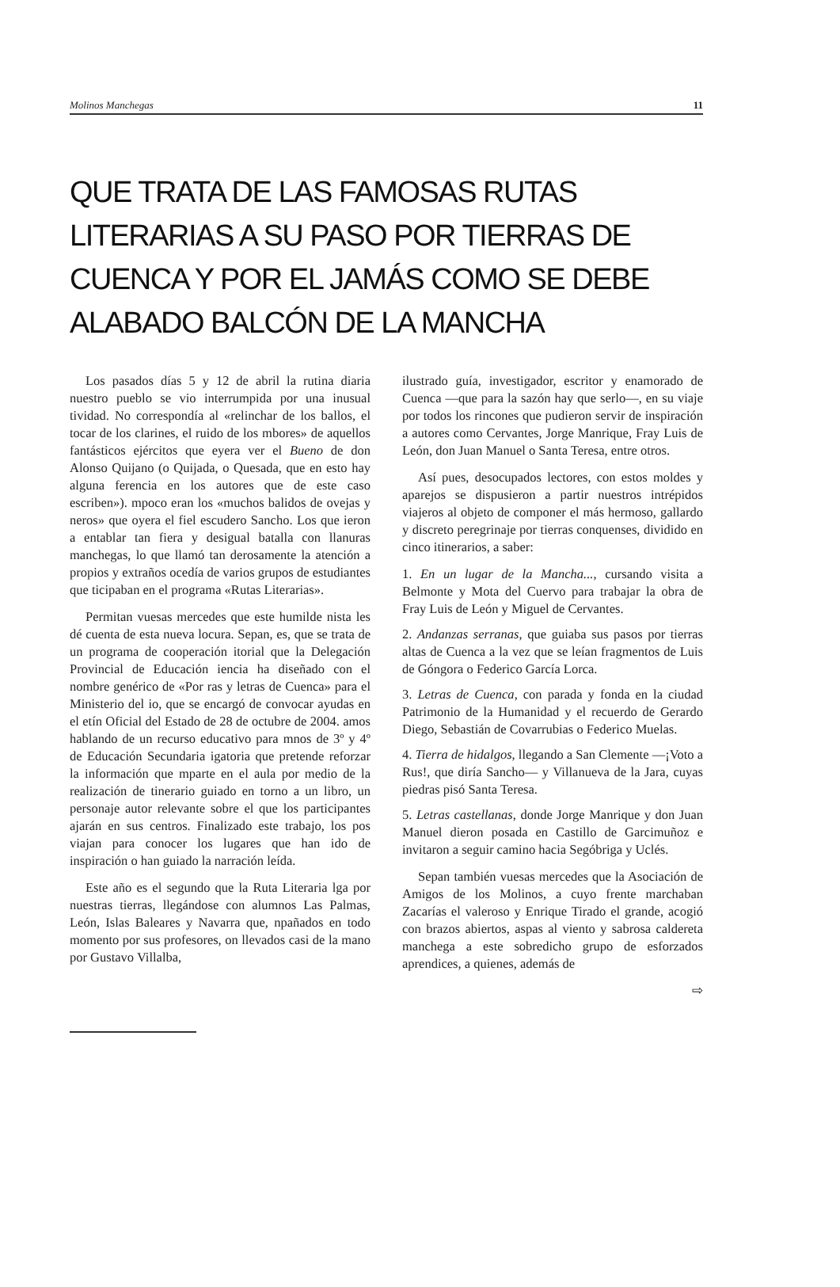Molinos Manchegas 11
QUE TRATA DE LAS FAMOSAS RUTAS LITERARIAS A SU PASO POR TIERRAS DE CUENCA Y POR EL JAMÁS COMO SE DEBE ALABADO BALCÓN DE LA MANCHA
Los pasados días 5 y 12 de abril la rutina diaria nuestro pueblo se vio interrumpida por una inusual tividad. No correspondía al «relinchar de los ballos, el tocar de los clarines, el ruido de los mbores» de aquellos fantásticos ejércitos que eyera ver el Bueno de don Alonso Quijano (o Quijada, o Quesada, que en esto hay alguna ferencia en los autores que de este caso escriben»). mpoco eran los «muchos balidos de ovejas y neros» que oyera el fiel escudero Sancho. Los que ieron a entablar tan fiera y desigual batalla con llanuras manchegas, lo que llamó tan derosamente la atención a propios y extraños ocedía de varios grupos de estudiantes que ticipaban en el programa «Rutas Literarias».
Permitan vuesas mercedes que este humilde nista les dé cuenta de esta nueva locura. Sepan, es, que se trata de un programa de cooperación itorial que la Delegación Provincial de Educación iencia ha diseñado con el nombre genérico de «Por ras y letras de Cuenca» para el Ministerio del io, que se encargó de convocar ayudas en el etín Oficial del Estado de 28 de octubre de 2004. amos hablando de un recurso educativo para mnos de 3º y 4º de Educación Secundaria igatoria que pretende reforzar la información que mparte en el aula por medio de la realización de tinerario guiado en torno a un libro, un personaje autor relevante sobre el que los participantes ajarán en sus centros. Finalizado este trabajo, los pos viajan para conocer los lugares que han ido de inspiración o han guiado la narración leída.
Este año es el segundo que la Ruta Literaria lga por nuestras tierras, llegándose con alumnos Las Palmas, León, Islas Baleares y Navarra que, npañados en todo momento por sus profesores, on llevados casi de la mano por Gustavo Villalba,
ilustrado guía, investigador, escritor y enamorado de Cuenca —que para la sazón hay que serlo—, en su viaje por todos los rincones que pudieron servir de inspiración a autores como Cervantes, Jorge Manrique, Fray Luis de León, don Juan Manuel o Santa Teresa, entre otros.
Así pues, desocupados lectores, con estos moldes y aparejos se dispusieron a partir nuestros intrépidos viajeros al objeto de componer el más hermoso, gallardo y discreto peregrinaje por tierras conquenses, dividido en cinco itinerarios, a saber:
1. En un lugar de la Mancha..., cursando visita a Belmonte y Mota del Cuervo para trabajar la obra de Fray Luis de León y Miguel de Cervantes.
2. Andanzas serranas, que guiaba sus pasos por tierras altas de Cuenca a la vez que se leían fragmentos de Luis de Góngora o Federico García Lorca.
3. Letras de Cuenca, con parada y fonda en la ciudad Patrimonio de la Humanidad y el recuerdo de Gerardo Diego, Sebastián de Covarrubias o Federico Muelas.
4. Tierra de hidalgos, llegando a San Clemente —¡Voto a Rus!, que diría Sancho— y Villanueva de la Jara, cuyas piedras pisó Santa Teresa.
5. Letras castellanas, donde Jorge Manrique y don Juan Manuel dieron posada en Castillo de Garcimuñoz e invitaron a seguir camino hacia Segóbriga y Uclés.
Sepan también vuesas mercedes que la Asociación de Amigos de los Molinos, a cuyo frente marchaban Zacarías el valeroso y Enrique Tirado el grande, acogió con brazos abiertos, aspas al viento y sabrosa caldereta manchega a este sobredicho grupo de esforzados aprendices, a quienes, además de
⇨